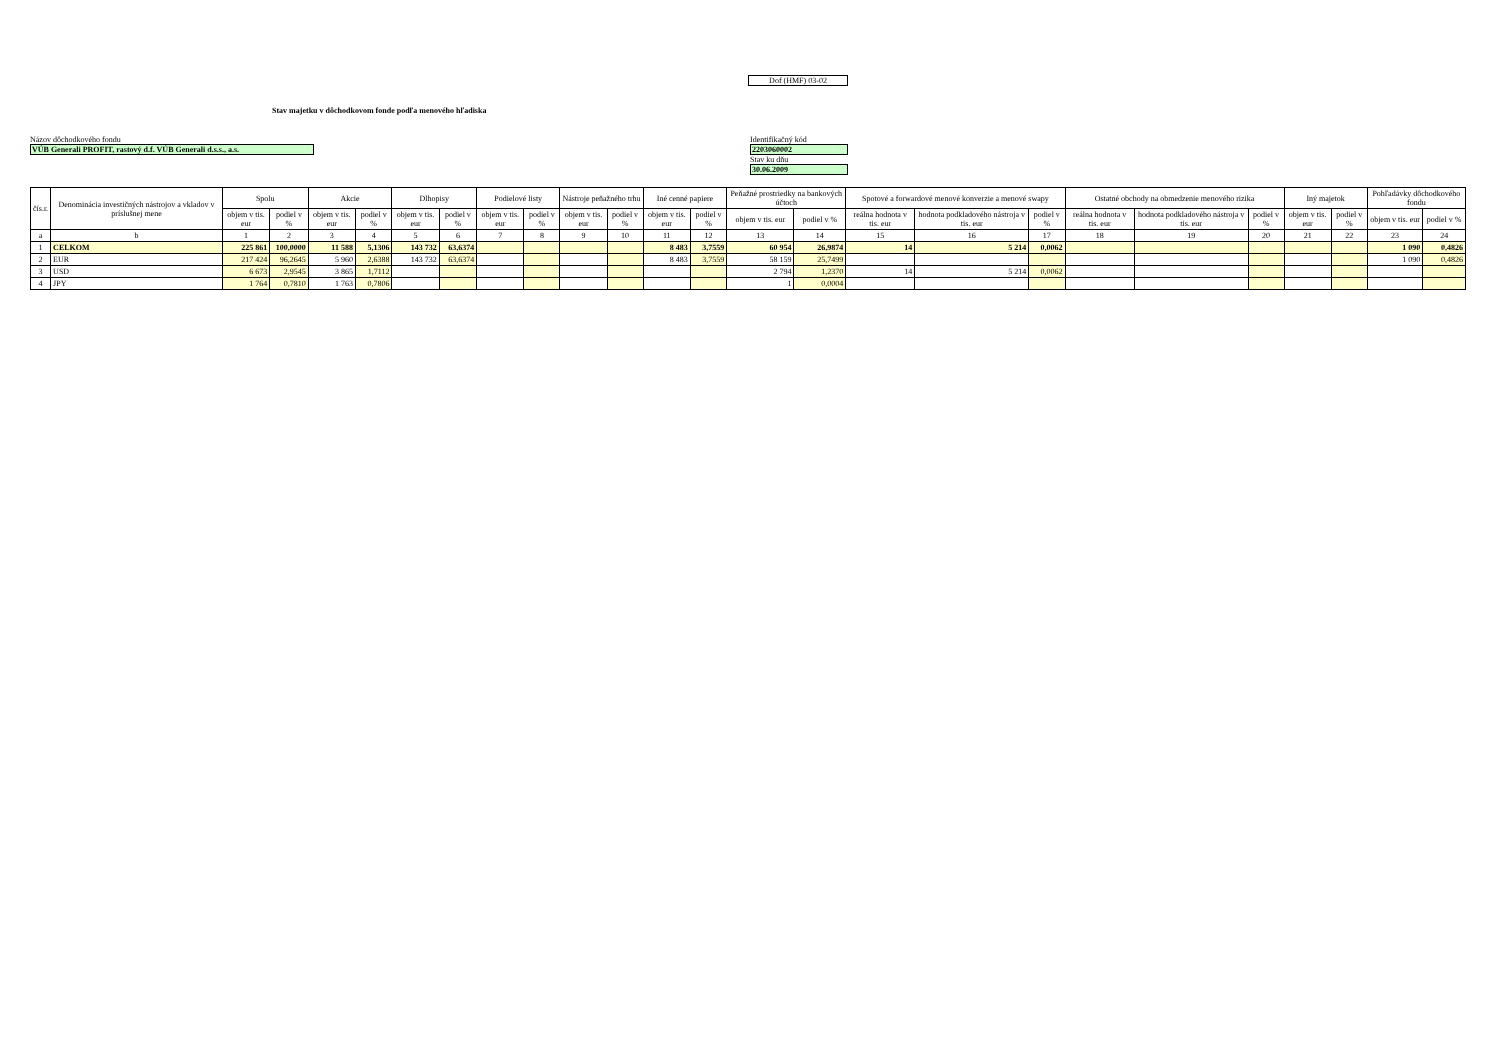Dof (HMF) 03-02
Stav majetku v dôchodkovom fonde podľa menového hľadiska
Názov dôchodkového fondu
VÚB Generali PROFIT, rastový d.f. VÚB Generali d.s.s., a.s.
Identifikačný kód
2203060002
Stav ku dňu
30.06.2009
| čís.r. | Denominácia investičných nástrojov a vkladov v príslušnej mene | Spolu | | Akcie | | Dlhopisy | | Podielové listy | | Nástroje peňažného trhu | | Iné cenné papiere | | Peňažné prostriedky na bankových účtoch | | Spotové a forwardové menové konverzie a menové swapy | | | Ostatné obchody na obmedzenie menového rizika | | | Iný majetok | | Pohľadávky dôchodkového fondu | |
| --- | --- | --- | --- | --- | --- | --- | --- | --- | --- | --- | --- | --- | --- | --- | --- | --- | --- | --- | --- | --- | --- | --- | --- | --- | --- |
| | | objem v tis. eur | podiel v % | objem v tis. eur | podiel v % | objem v tis. eur | podiel v % | objem v tis. eur | podiel v % | objem v tis. eur | podiel v % | objem v tis. eur | podiel v % | objem v tis. eur | podiel v % | reálna hodnota v tis. eur | hodnota podkladového nástroja v tis. eur | podiel v % | reálna hodnota v tis. eur | hodnota podkladového nástroja v tis. eur | podiel v % | objem v tis. eur | podiel v % | objem v tis. eur | podiel v % |
| a | b | 1 | 2 | 3 | 4 | 5 | 6 | 7 | 8 | 9 | 10 | 11 | 12 | 13 | 14 | 15 | 16 | 17 | 18 | 19 | 20 | 21 | 22 | 23 | 24 |
| 1 | CELKOM | 225 861 | 100,0000 | 11 588 | 5,1306 | 143 732 | 63,6374 | | | | | 8 483 | 3,7559 | 60 954 | 26,9874 | 14 | 5 214 | 0,0062 | | | | | | 1 090 | 0,4826 |
| 2 | EUR | 217 424 | 96,2645 | 5 960 | 2,6388 | 143 732 | 63,6374 | | | | | 8 483 | 3,7559 | 58 159 | 25,7499 | | | | | | | | | 1 090 | 0,4826 |
| 3 | USD | 6 673 | 2,9545 | 3 865 | 1,7112 | | | | | | | | | 2 794 | 1,2370 | 14 | 5 214 | 0,0062 | | | | | | | |
| 4 | JPY | 1 764 | 0,7810 | 1 763 | 0,7806 | | | | | | | | | 1 | 0,0004 | | | | | | | | | | |